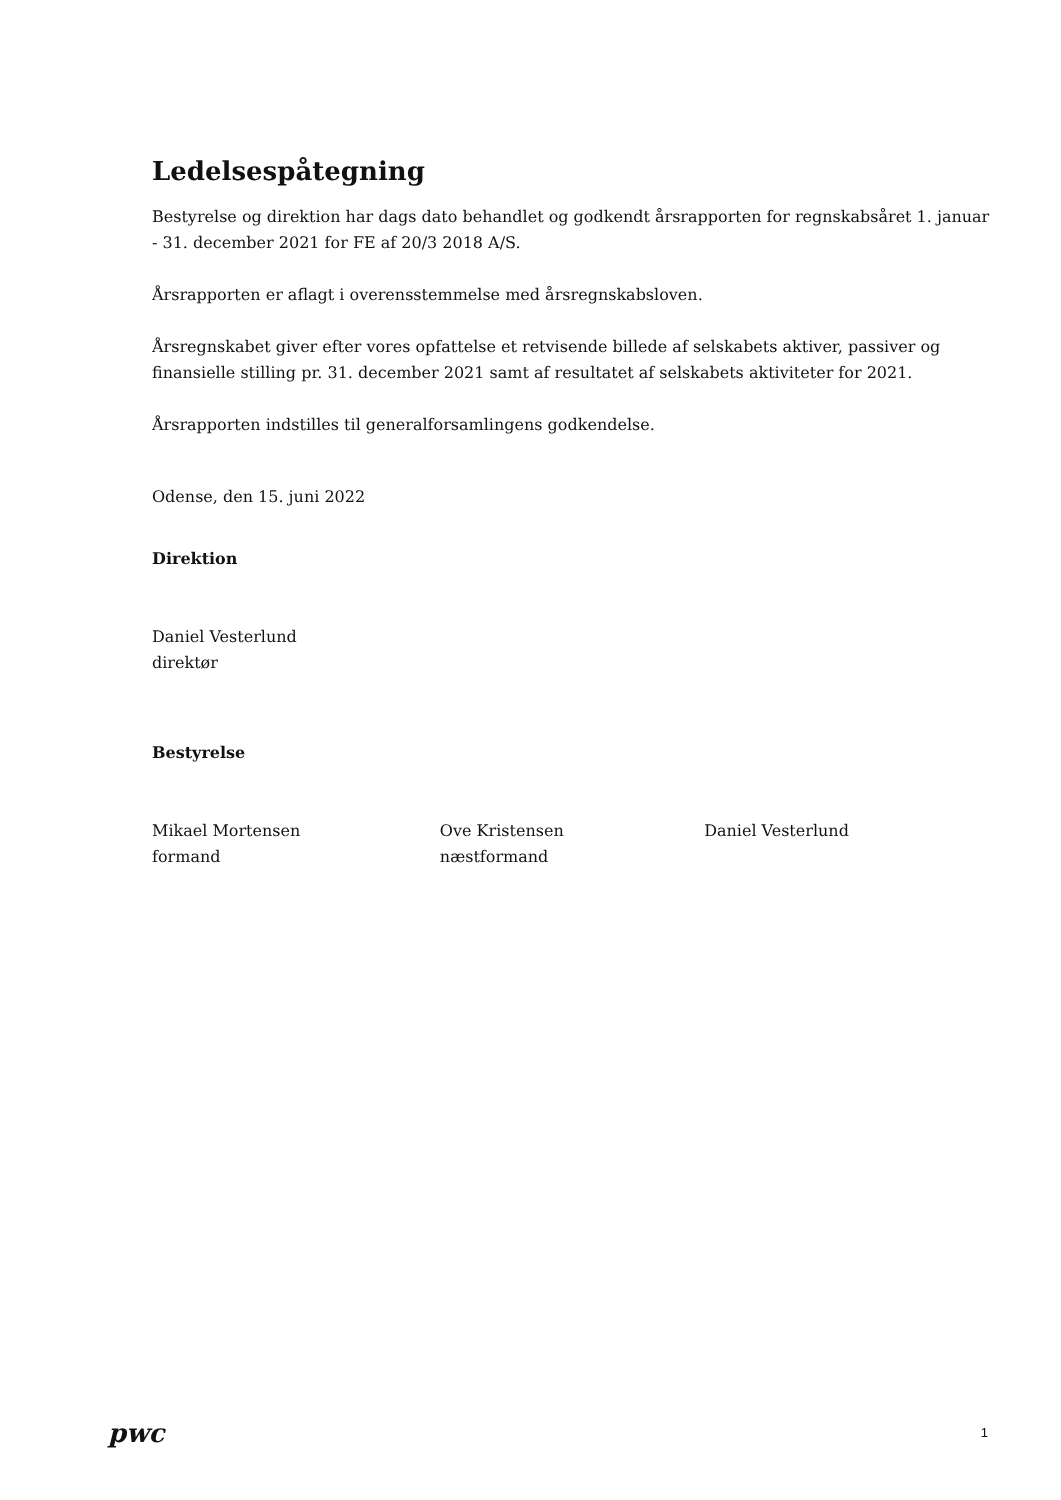Ledelsespåtegning
Bestyrelse og direktion har dags dato behandlet og godkendt årsrapporten for regnskabsåret 1. januar - 31. december 2021 for FE af 20/3 2018 A/S.
Årsrapporten er aflagt i overensstemmelse med årsregnskabsloven.
Årsregnskabet giver efter vores opfattelse et retvisende billede af selskabets aktiver, passiver og finansielle stilling pr. 31. december 2021 samt af resultatet af selskabets aktiviteter for 2021.
Årsrapporten indstilles til generalforsamlingens godkendelse.
Odense, den 15. juni 2022
Direktion
Daniel Vesterlund
direktør
Bestyrelse
Mikael Mortensen
formand
Ove Kristensen
næstformand
Daniel Vesterlund
pwc
1